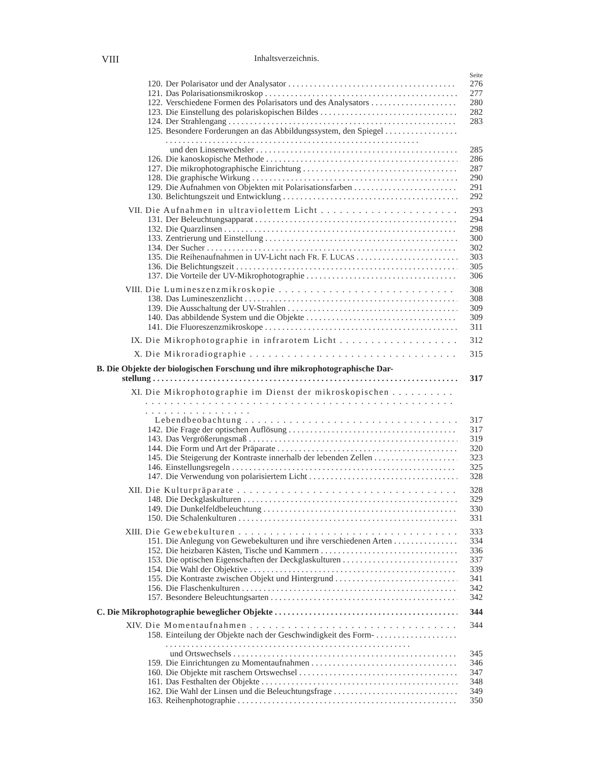VIII Inhaltsverzeichnis.
Seite
120. Der Polarisator und der Analysator 276
121. Das Polarisationsmikroskop 277
122. Verschiedene Formen des Polarisators und des Analysators 280
123. Die Einstellung des polariskopischen Bildes 282
124. Der Strahlengang 283
125. Besondere Forderungen an das Abbildungssystem, den Spiegel
und den Linsenwechsler 285
126. Die kanoskopische Methode 286
127. Die mikrophotographische Einrichtung 287
128. Die graphische Wirkung 290
129. Die Aufnahmen von Objekten mit Polarisationsfarben 291
130. Belichtungszeit und Entwicklung 292
VII. Die Aufnahmen in ultraviolettem Licht 293
131. Der Beleuchtungsapparat 294
132. Die Quarzlinsen 298
133. Zentrierung und Einstellung 300
134. Der Sucher 302
135. Die Reihenaufnahmen in UV-Licht nach FR. F. LUCAS 303
136. Die Belichtungszeit 305
137. Die Vorteile der UV-Mikrophotographie 306
VIII. Die Lumineszenzmikroskopie 308
138. Das Lumineszenzlicht 308
139. Die Ausschaltung der UV-Strahlen 309
140. Das abbildende System und die Objekte 309
141. Die Fluoreszenzmikroskope 311
IX. Die Mikrophotographie in infrarotem Licht 312
X. Die Mikroradiographie 315
B. Die Objekte der biologischen Forschung und ihre mikrophotographische Dar-
stellung 317
XI. Die Mikrophotographie im Dienst der mikroskopischen
Lebendbeobachtung 317
142. Die Frage der optischen Auflösung 317
143. Das Vergrößerungsmaß 319
144. Die Form und Art der Präparate 320
145. Die Steigerung der Kontraste innerhalb der lebenden Zellen 323
146. Einstellungsregeln 325
147. Die Verwendung von polarisiertem Licht 328
XII. Die Kulturpräparate 328
148. Die Deckglaskulturen 329
149. Die Dunkelfeldbeleuchtung 330
150. Die Schalenkulturen 331
XIII. Die Gewebekulturen 333
151. Die Anlegung von Gewebekulturen und ihre verschiedenen Arten 334
152. Die heizbaren Kästen, Tische und Kammern 336
153. Die optischen Eigenschaften der Deckglaskulturen 337
154. Die Wahl der Objektive 339
155. Die Kontraste zwischen Objekt und Hintergrund 341
156. Die Flaschenkulturen 342
157. Besondere Beleuchtungsarten 342
C. Die Mikrophotographie beweglicher Objekte 344
XIV. Die Momentaufnahmen 344
158. Einteilung der Objekte nach der Geschwindigkeit des Form-
und Ortswechsels 345
159. Die Einrichtungen zu Momentaufnahmen 346
160. Die Objekte mit raschem Ortswechsel 347
161. Das Festhalten der Objekte 348
162. Die Wahl der Linsen und die Beleuchtungsfrage 349
163. Reihenphotographie 350